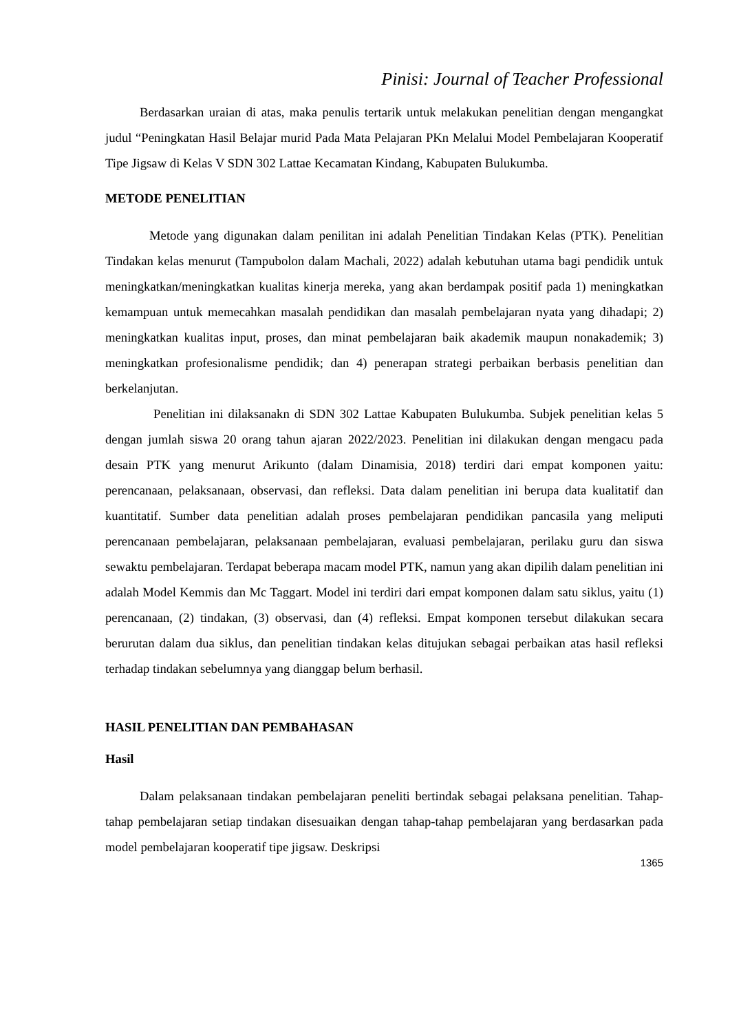Pinisi: Journal of Teacher Professional
Berdasarkan uraian di atas, maka penulis tertarik untuk melakukan penelitian dengan mengangkat judul “Peningkatan Hasil Belajar murid Pada Mata Pelajaran PKn Melalui Model Pembelajaran Kooperatif Tipe Jigsaw di Kelas V SDN 302 Lattae Kecamatan Kindang, Kabupaten Bulukumba.
METODE PENELITIAN
Metode yang digunakan dalam penilitan ini adalah Penelitian Tindakan Kelas (PTK). Penelitian Tindakan kelas menurut (Tampubolon dalam Machali, 2022) adalah kebutuhan utama bagi pendidik untuk meningkatkan/meningkatkan kualitas kinerja mereka, yang akan berdampak positif pada 1) meningkatkan kemampuan untuk memecahkan masalah pendidikan dan masalah pembelajaran nyata yang dihadapi; 2) meningkatkan kualitas input, proses, dan minat pembelajaran baik akademik maupun nonakademik; 3) meningkatkan profesionalisme pendidik; dan 4) penerapan strategi perbaikan berbasis penelitian dan berkelanjutan.
Penelitian ini dilaksanakn di SDN 302 Lattae Kabupaten Bulukumba. Subjek penelitian kelas 5 dengan jumlah siswa 20 orang tahun ajaran 2022/2023. Penelitian ini dilakukan dengan mengacu pada desain PTK yang menurut Arikunto (dalam Dinamisia, 2018) terdiri dari empat komponen yaitu: perencanaan, pelaksanaan, observasi, dan refleksi. Data dalam penelitian ini berupa data kualitatif dan kuantitatif. Sumber data penelitian adalah proses pembelajaran pendidikan pancasila yang meliputi perencanaan pembelajaran, pelaksanaan pembelajaran, evaluasi pembelajaran, perilaku guru dan siswa sewaktu pembelajaran. Terdapat beberapa macam model PTK, namun yang akan dipilih dalam penelitian ini adalah Model Kemmis dan Mc Taggart. Model ini terdiri dari empat komponen dalam satu siklus, yaitu (1) perencanaan, (2) tindakan, (3) observasi, dan (4) refleksi. Empat komponen tersebut dilakukan secara berurutan dalam dua siklus, dan penelitian tindakan kelas ditujukan sebagai perbaikan atas hasil refleksi terhadap tindakan sebelumnya yang dianggap belum berhasil.
HASIL PENELITIAN DAN PEMBAHASAN
Hasil
Dalam pelaksanaan tindakan pembelajaran peneliti bertindak sebagai pelaksana penelitian. Tahap-tahap pembelajaran setiap tindakan disesuaikan dengan tahap-tahap pembelajaran yang berdasarkan pada model pembelajaran kooperatif tipe jigsaw. Deskripsi
1365